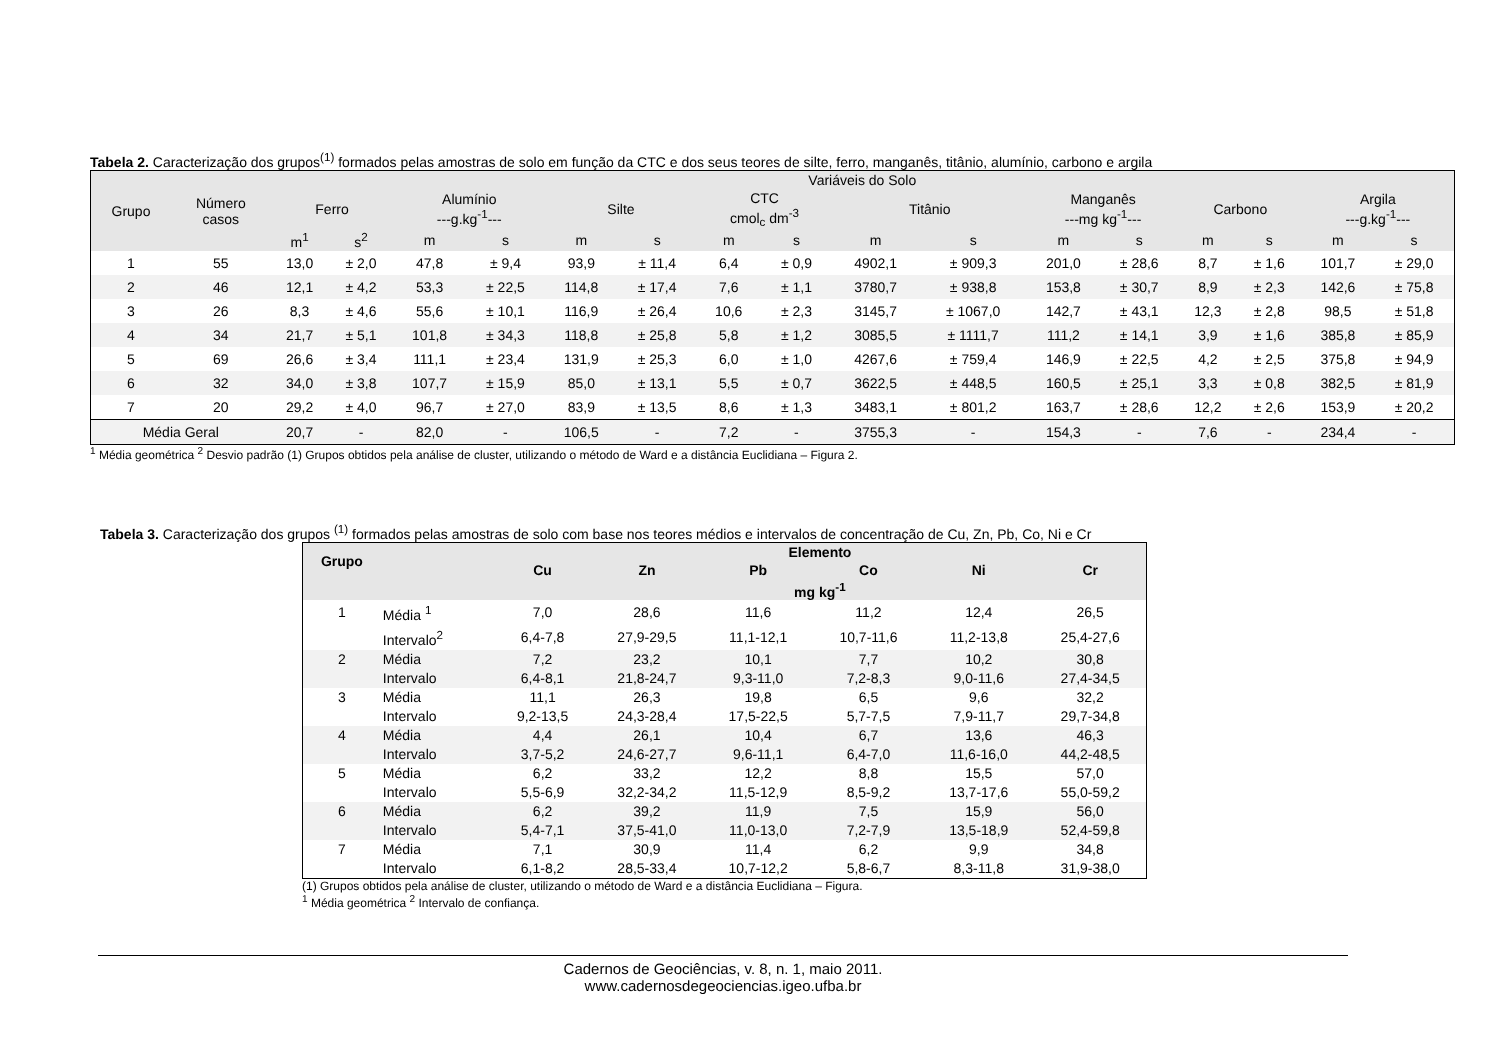Tabela 2. Caracterização dos grupos<sup>(1)</sup> formados pelas amostras de solo em função da CTC e dos seus teores de silte, ferro, manganês, titânio, alumínio, carbono e argila
| Grupo | Número casos | Variáveis do Solo | | | | | | | | | | | | | | | |
| --- | --- | --- | --- | --- | --- | --- | --- | --- | --- | --- | --- | --- | --- | --- | --- | --- | --- |
| | | Ferro | | Alumínio ---g.kg<sup>-1</sup>--- | | Silte | | CTC cmol<sub>c</sub> dm<sup>-3</sup> | | Titânio | | Manganês ---mg kg<sup>-1</sup>--- | | Carbono | | Argila ---g.kg<sup>-1</sup>--- | |
| | | m<sup>1</sup> | s<sup>2</sup> | m | s | m | s | m | s | m | s | m | s | m | s | m | s |
| 1 | 55 | 13,0 | ± 2,0 | 47,8 | ± 9,4 | 93,9 | ± 11,4 | 6,4 | ± 0,9 | 4902,1 | ± 909,3 | 201,0 | ± 28,6 | 8,7 | ± 1,6 | 101,7 | ± 29,0 |
| 2 | 46 | 12,1 | ± 4,2 | 53,3 | ± 22,5 | 114,8 | ± 17,4 | 7,6 | ± 1,1 | 3780,7 | ± 938,8 | 153,8 | ± 30,7 | 8,9 | ± 2,3 | 142,6 | ± 75,8 |
| 3 | 26 | 8,3 | ± 4,6 | 55,6 | ± 10,1 | 116,9 | ± 26,4 | 10,6 | ± 2,3 | 3145,7 | ± 1067,0 | 142,7 | ± 43,1 | 12,3 | ± 2,8 | 98,5 | ± 51,8 |
| 4 | 34 | 21,7 | ± 5,1 | 101,8 | ± 34,3 | 118,8 | ± 25,8 | 5,8 | ± 1,2 | 3085,5 | ± 1111,7 | 111,2 | ± 14,1 | 3,9 | ± 1,6 | 385,8 | ± 85,9 |
| 5 | 69 | 26,6 | ± 3,4 | 111,1 | ± 23,4 | 131,9 | ± 25,3 | 6,0 | ± 1,0 | 4267,6 | ± 759,4 | 146,9 | ± 22,5 | 4,2 | ± 2,5 | 375,8 | ± 94,9 |
| 6 | 32 | 34,0 | ± 3,8 | 107,7 | ± 15,9 | 85,0 | ± 13,1 | 5,5 | ± 0,7 | 3622,5 | ± 448,5 | 160,5 | ± 25,1 | 3,3 | ± 0,8 | 382,5 | ± 81,9 |
| 7 | 20 | 29,2 | ± 4,0 | 96,7 | ± 27,0 | 83,9 | ± 13,5 | 8,6 | ± 1,3 | 3483,1 | ± 801,2 | 163,7 | ± 28,6 | 12,2 | ± 2,6 | 153,9 | ± 20,2 |
| Média Geral | | 20,7 | - | 82,0 | - | 106,5 | - | 7,2 | - | 3755,3 | - | 154,3 | - | 7,6 | - | 234,4 | - |
<sup>1</sup> Média geométrica <sup>2</sup> Desvio padrão (1) Grupos obtidos pela análise de cluster, utilizando o método de Ward e a distância Euclidiana – Figura 2.
Tabela 3. Caracterização dos grupos <sup>(1)</sup> formados pelas amostras de solo com base nos teores médios e intervalos de concentração de Cu, Zn, Pb, Co, Ni e Cr
| Grupo | | Elemento | | | | | |
| --- | --- | --- | --- | --- | --- | --- | --- |
| | | Cu | Zn | Pb | Co | Ni | Cr |
| | | mg kg<sup>-1</sup> | | | | | |
| 1 | Média <sup>1</sup> | 7,0 | 28,6 | 11,6 | 11,2 | 12,4 | 26,5 |
| | Intervalo<sup>2</sup> | 6,4-7,8 | 27,9-29,5 | 11,1-12,1 | 10,7-11,6 | 11,2-13,8 | 25,4-27,6 |
| 2 | Média | 7,2 | 23,2 | 10,1 | 7,7 | 10,2 | 30,8 |
| | Intervalo | 6,4-8,1 | 21,8-24,7 | 9,3-11,0 | 7,2-8,3 | 9,0-11,6 | 27,4-34,5 |
| 3 | Média | 11,1 | 26,3 | 19,8 | 6,5 | 9,6 | 32,2 |
| | Intervalo | 9,2-13,5 | 24,3-28,4 | 17,5-22,5 | 5,7-7,5 | 7,9-11,7 | 29,7-34,8 |
| 4 | Média | 4,4 | 26,1 | 10,4 | 6,7 | 13,6 | 46,3 |
| | Intervalo | 3,7-5,2 | 24,6-27,7 | 9,6-11,1 | 6,4-7,0 | 11,6-16,0 | 44,2-48,5 |
| 5 | Média | 6,2 | 33,2 | 12,2 | 8,8 | 15,5 | 57,0 |
| | Intervalo | 5,5-6,9 | 32,2-34,2 | 11,5-12,9 | 8,5-9,2 | 13,7-17,6 | 55,0-59,2 |
| 6 | Média | 6,2 | 39,2 | 11,9 | 7,5 | 15,9 | 56,0 |
| | Intervalo | 5,4-7,1 | 37,5-41,0 | 11,0-13,0 | 7,2-7,9 | 13,5-18,9 | 52,4-59,8 |
| 7 | Média | 7,1 | 30,9 | 11,4 | 6,2 | 9,9 | 34,8 |
| | Intervalo | 6,1-8,2 | 28,5-33,4 | 10,7-12,2 | 5,8-6,7 | 8,3-11,8 | 31,9-38,0 |
(1) Grupos obtidos pela análise de cluster, utilizando o método de Ward e a distância Euclidiana – Figura.
<sup>1</sup> Média geométrica <sup>2</sup> Intervalo de confiança.
Cadernos de Geociências, v. 8, n. 1, maio 2011.
www.cadernosdegeociencias.igeo.ufba.br